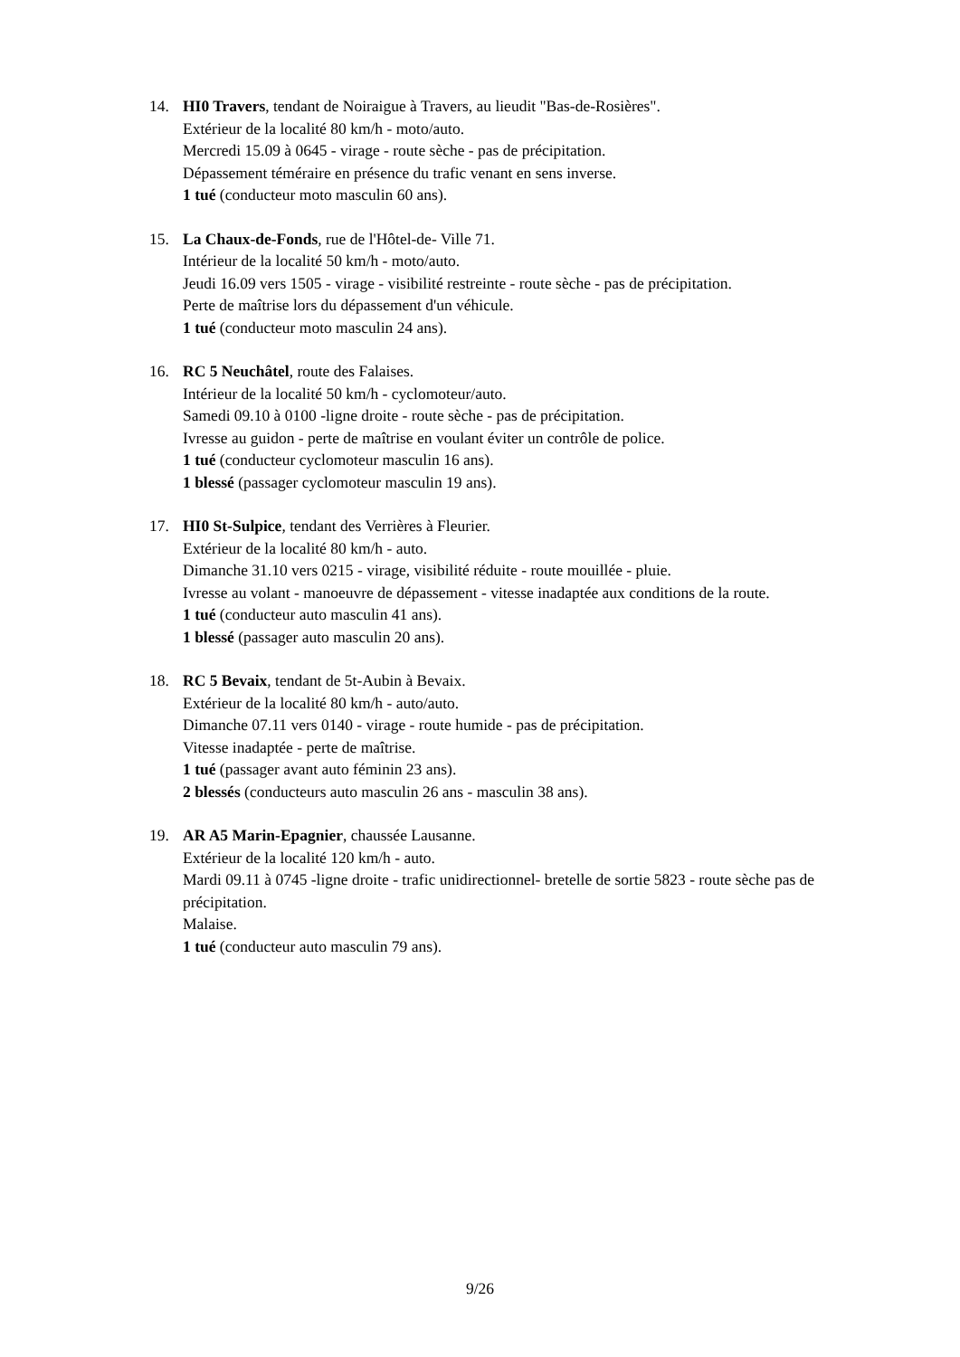14. HI0 Travers, tendant de Noiraigue à Travers, au lieudit "Bas-de-Rosières".
Extérieur de la localité 80 km/h - moto/auto.
Mercredi 15.09 à 0645 - virage - route sèche - pas de précipitation.
Dépassement téméraire en présence du trafic venant en sens inverse.
1 tué (conducteur moto masculin 60 ans).
15. La Chaux-de-Fonds, rue de l'Hôtel-de- Ville 71.
Intérieur de la localité 50 km/h - moto/auto.
Jeudi 16.09 vers 1505 - virage - visibilité restreinte - route sèche - pas de précipitation.
Perte de maîtrise lors du dépassement d'un véhicule.
1 tué (conducteur moto masculin 24 ans).
16. RC 5 Neuchâtel, route des Falaises.
Intérieur de la localité 50 km/h - cyclomoteur/auto.
Samedi 09.10 à 0100 -ligne droite - route sèche - pas de précipitation.
Ivresse au guidon - perte de maîtrise en voulant éviter un contrôle de police.
1 tué (conducteur cyclomoteur masculin 16 ans).
1 blessé (passager cyclomoteur masculin 19 ans).
17. HI0 St-Sulpice, tendant des Verrières à Fleurier.
Extérieur de la localité 80 km/h - auto.
Dimanche 31.10 vers 0215 - virage, visibilité réduite - route mouillée - pluie.
Ivresse au volant - manoeuvre de dépassement - vitesse inadaptée aux conditions de la route.
1 tué (conducteur auto masculin 41 ans).
1 blessé (passager auto masculin 20 ans).
18. RC 5 Bevaix, tendant de 5t-Aubin à Bevaix.
Extérieur de la localité 80 km/h - auto/auto.
Dimanche 07.11 vers 0140 - virage - route humide - pas de précipitation.
Vitesse inadaptée - perte de maîtrise.
1 tué (passager avant auto féminin 23 ans).
2 blessés (conducteurs auto masculin 26 ans - masculin 38 ans).
19. AR A5 Marin-Epagnier, chaussée Lausanne.
Extérieur de la localité 120 km/h - auto.
Mardi 09.11 à 0745 -ligne droite - trafic unidirectionnel- bretelle de sortie 5823 - route sèche pas de précipitation.
Malaise.
1 tué (conducteur auto masculin 79 ans).
9/26